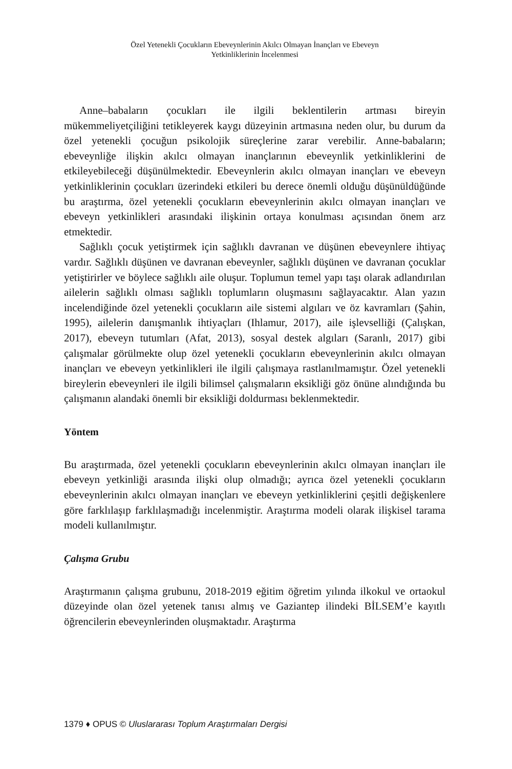Özel Yetenekli Çocukların Ebeveynlerinin Akılcı Olmayan İnançları ve Ebeveyn
Yetkinliklerinin İncelenmesi
Anne–babaların çocukları ile ilgili beklentilerin artması bireyin mükemmeliyetçiliğini tetikleyerek kaygı düzeyinin artmasına neden olur, bu durum da özel yetenekli çocuğun psikolojik süreçlerine zarar verebilir. Anne-babaların; ebeveynliğe ilişkin akılcı olmayan inançlarının ebeveynlik yetkinliklerini de etkileyebileceği düşünülmektedir. Ebeveynlerin akılcı olmayan inançları ve ebeveyn yetkinliklerinin çocukları üzerindeki etkileri bu derece önemli olduğu düşünüldüğünde bu araştırma, özel yetenekli çocukların ebeveynlerinin akılcı olmayan inançları ve ebeveyn yetkinlikleri arasındaki ilişkinin ortaya konulması açısından önem arz etmektedir.
Sağlıklı çocuk yetiştirmek için sağlıklı davranan ve düşünen ebeveynlere ihtiyaç vardır. Sağlıklı düşünen ve davranan ebeveynler, sağlıklı düşünen ve davranan çocuklar yetiştirirler ve böylece sağlıklı aile oluşur. Toplumun temel yapı taşı olarak adlandırılan ailelerin sağlıklı olması sağlıklı toplumların oluşmasını sağlayacaktır. Alan yazın incelendiğinde özel yetenekli çocukların aile sistemi algıları ve öz kavramları (Şahin, 1995), ailelerin danışmanlık ihtiyaçları (Ihlamur, 2017), aile işlevselliği (Çalışkan, 2017), ebeveyn tutumları (Afat, 2013), sosyal destek algıları (Saranlı, 2017) gibi çalışmalar görülmekte olup özel yetenekli çocukların ebeveynlerinin akılcı olmayan inançları ve ebeveyn yetkinlikleri ile ilgili çalışmaya rastlanılmamıştır. Özel yetenekli bireylerin ebeveynleri ile ilgili bilimsel çalışmaların eksikliği göz önüne alındığında bu çalışmanın alandaki önemli bir eksikliği doldurması beklenmektedir.
Yöntem
Bu araştırmada, özel yetenekli çocukların ebeveynlerinin akılcı olmayan inançları ile ebeveyn yetkinliği arasında ilişki olup olmadığı; ayrıca özel yetenekli çocukların ebeveynlerinin akılcı olmayan inançları ve ebeveyn yetkinliklerini çeşitli değişkenlere göre farklılaşıp farklılaşmadığı incelenmiştir. Araştırma modeli olarak ilişkisel tarama modeli kullanılmıştır.
Çalışma Grubu
Araştırmanın çalışma grubunu, 2018-2019 eğitim öğretim yılında ilkokul ve ortaokul düzeyinde olan özel yetenek tanısı almış ve Gaziantep ilindeki BİLSEM’e kayıtlı öğrencilerin ebeveynlerinden oluşmaktadır. Araştırma
1379 ♦ OPUS © Uluslararası Toplum Araştırmaları Dergisi